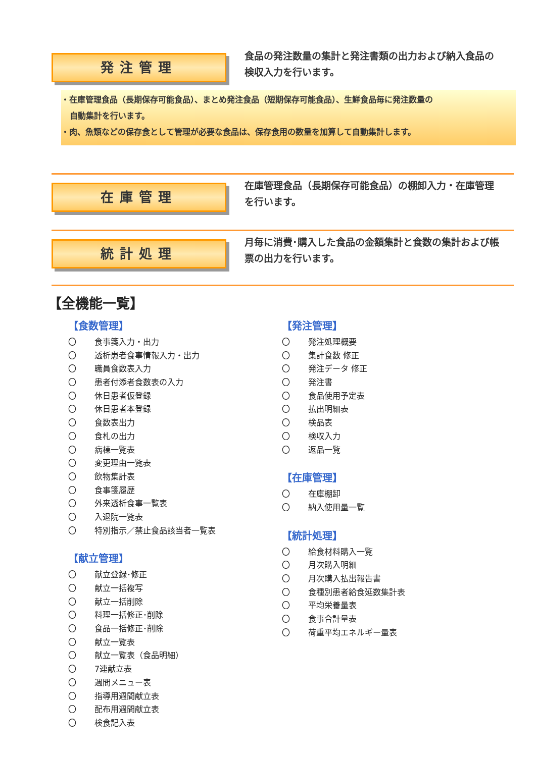発注管理
食品の発注数量の集計と発注書類の出力および納入食品の検収入力を行います。
・在庫管理食品（長期保存可能食品）、まとめ発注食品（短期保存可能食品）、生鮮食品毎に発注数量の
自動集計を行います。
・肉、魚類などの保存食として管理が必要な食品は、保存食用の数量を加算して自動集計します。
在庫管理
在庫管理食品（長期保存可能食品）の棚卸入力・在庫管理を行います。
統計処理
月毎に消費･購入した食品の金額集計と食数の集計および帳票の出力を行います。
【全機能一覧】
【食数管理】
〇 食事箋入力・出力
〇 透析患者食事情報入力・出力
〇 職員食数表入力
〇 患者付添者食数表の入力
〇 休日患者仮登録
〇 休日患者本登録
〇 食数表出力
〇 食札の出力
〇 病棟一覧表
〇 変更理由一覧表
〇 飲物集計表
〇 食事箋履歴
〇 外来透析食事一覧表
〇 入退院一覧表
〇 特別指示／禁止食品該当者一覧表
【献立管理】
〇 献立登録･修正
〇 献立一括複写
〇 献立一括削除
〇 料理一括修正･削除
〇 食品一括修正･削除
〇 献立一覧表
〇 献立一覧表（食品明細）
〇 7連献立表
〇 週間メニュー表
〇 指導用週間献立表
〇 配布用週間献立表
〇 検食記入表
【発注管理】
〇 発注処理概要
〇 集計食数 修正
〇 発注データ 修正
〇 発注書
〇 食品使用予定表
〇 払出明細表
〇 検品表
〇 検収入力
〇 返品一覧
【在庫管理】
〇 在庫棚卸
〇 納入使用量一覧
【統計処理】
〇 給食材料購入一覧
〇 月次購入明細
〇 月次購入払出報告書
〇 食種別患者給食延数集計表
〇 平均栄養量表
〇 食事合計量表
〇 荷重平均エネルギー量表